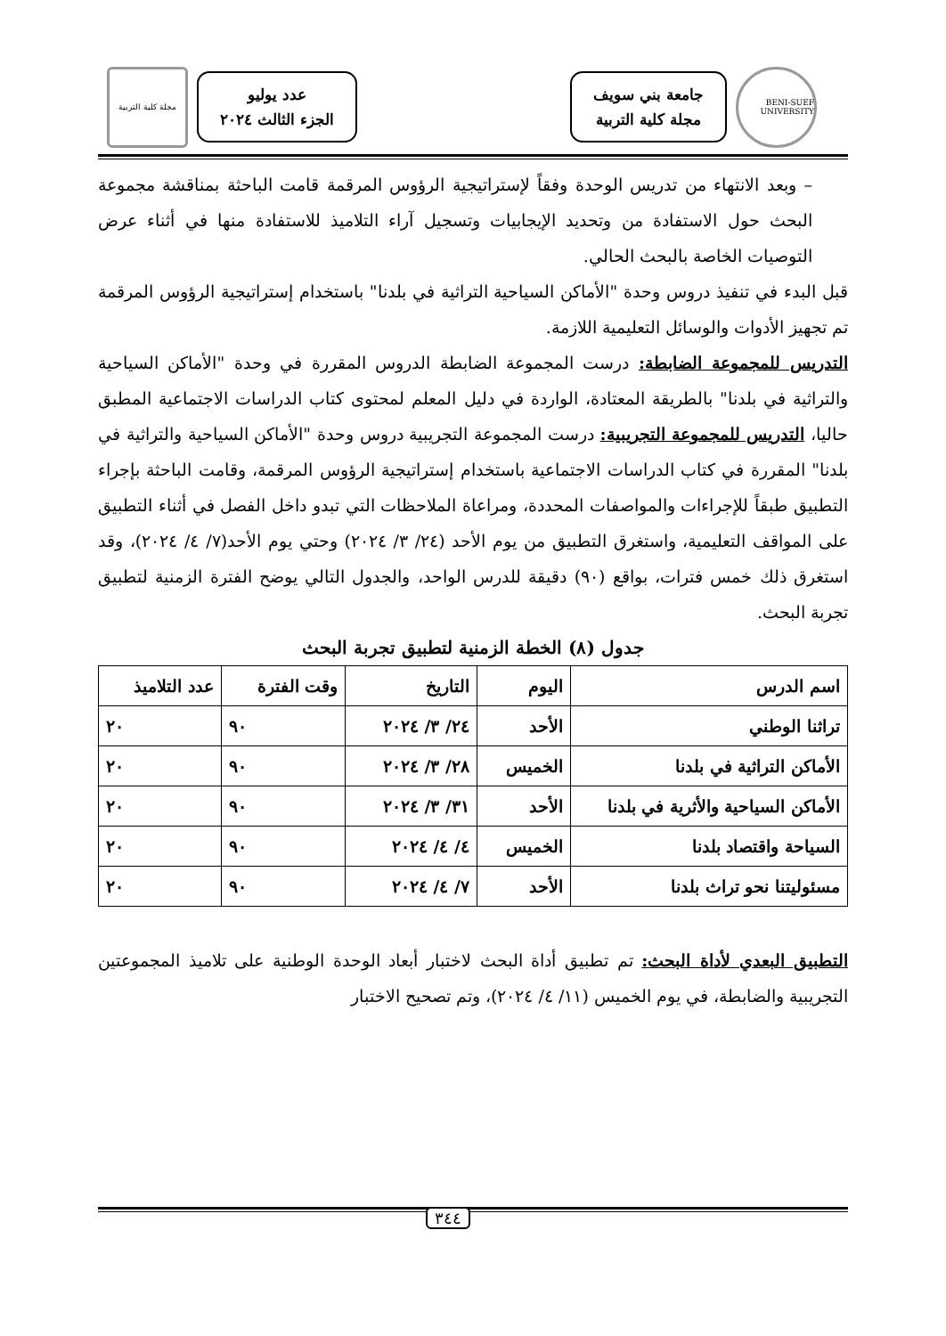BENI-SUEF UNIVERSITY
جامعة بني سويف
مجلة كلية التربية
عدد يوليو
الجزء الثالث ٢٠٢٤
مجلة كلية التربية
– وبعد الانتهاء من تدريس الوحدة وفقاً لإستراتيجية الرؤوس المرقمة قامت الباحثة بمناقشة مجموعة البحث حول الاستفادة من وتحديد الإيجابيات وتسجيل آراء التلاميذ للاستفادة منها في أثناء عرض التوصيات الخاصة بالبحث الحالي.
قبل البدء في تنفيذ دروس وحدة "الأماكن السياحية التراثية في بلدنا" باستخدام إستراتيجية الرؤوس المرقمة تم تجهيز الأدوات والوسائل التعليمية اللازمة.
التدريس للمجموعة الضابطة: درست المجموعة الضابطة الدروس المقررة في وحدة "الأماكن السياحية والتراثية في بلدنا" بالطريقة المعتادة، الواردة في دليل المعلم لمحتوى كتاب الدراسات الاجتماعية المطبق حاليا، التدريس للمجموعة التجريبية: درست المجموعة التجريبية دروس وحدة "الأماكن السياحية والتراثية في بلدنا" المقررة في كتاب الدراسات الاجتماعية باستخدام إستراتيجية الرؤوس المرقمة، وقامت الباحثة بإجراء التطبيق طبقاً للإجراءات والمواصفات المحددة، ومراعاة الملاحظات التي تبدو داخل الفصل في أثناء التطبيق على المواقف التعليمية، واستغرق التطبيق من يوم الأحد (٢٤/ ٣/ ٢٠٢٤) وحتي يوم الأحد(٧/ ٤/ ٢٠٢٤)، وقد استغرق ذلك خمس فترات، بواقع (٩٠) دقيقة للدرس الواحد، والجدول التالي يوضح الفترة الزمنية لتطبيق تجربة البحث.
جدول (٨) الخطة الزمنية لتطبيق تجربة البحث
| اسم الدرس | اليوم | التاريخ | وقت الفترة | عدد التلاميذ |
| --- | --- | --- | --- | --- |
| تراثنا الوطني | الأحد | ٢٤/ ٣/ ٢٠٢٤ | ٩٠ | ٢٠ |
| الأماكن التراثية في بلدنا | الخميس | ٢٨/ ٣/ ٢٠٢٤ | ٩٠ | ٢٠ |
| الأماكن السياحية والأثرية في بلدنا | الأحد | ٣١/ ٣/ ٢٠٢٤ | ٩٠ | ٢٠ |
| السياحة واقتصاد بلدنا | الخميس | ٤/ ٤/ ٢٠٢٤ | ٩٠ | ٢٠ |
| مسئوليتنا نحو تراث بلدنا | الأحد | ٧/ ٤/ ٢٠٢٤ | ٩٠ | ٢٠ |
التطبيق البعدي لأداة البحث: تم تطبيق أداة البحث لاختبار أبعاد الوحدة الوطنية على تلاميذ المجموعتين التجريبية والضابطة، في يوم الخميس (١١/ ٤/ ٢٠٢٤)، وتم تصحيح الاختبار
٣٤٤